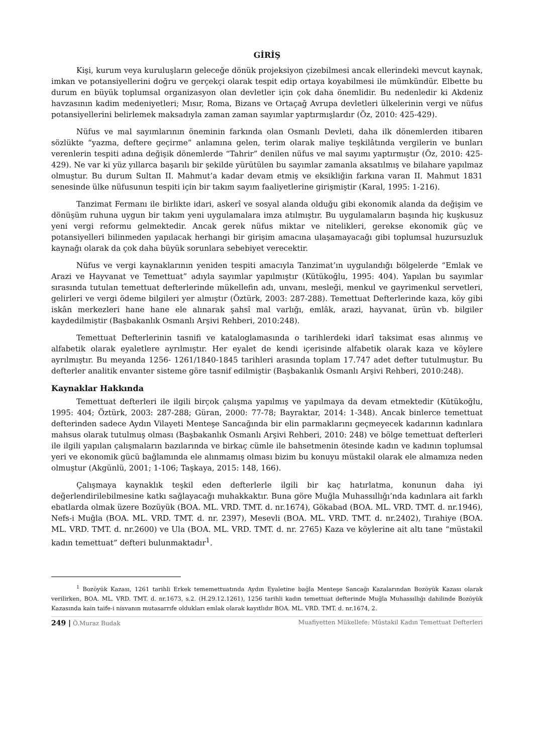GİRİŞ
Kişi, kurum veya kuruluşların geleceğe dönük projeksiyon çizebilmesi ancak ellerindeki mevcut kaynak, imkan ve potansiyellerini doğru ve gerçekçi olarak tespit edip ortaya koyabilmesi ile mümkündür. Elbette bu durum en büyük toplumsal organizasyon olan devletler için çok daha önemlidir. Bu nedenledir ki Akdeniz havzasının kadim medeniyetleri; Mısır, Roma, Bizans ve Ortaçağ Avrupa devletleri ülkelerinin vergi ve nüfus potansiyellerini belirlemek maksadıyla zaman zaman sayımlar yaptırmışlardır (Öz, 2010: 425-429).
Nüfus ve mal sayımlarının öneminin farkında olan Osmanlı Devleti, daha ilk dönemlerden itibaren sözlükte “yazma, deftere geçirme” anlamına gelen, terim olarak maliye teşkilâtında vergilerin ve bunları verenlerin tespiti adına değişik dönemlerde “Tahrir” denilen nüfus ve mal sayımı yaptırmıştır (Öz, 2010: 425-429). Ne var ki yüz yıllarca başarılı bir şekilde yürütülen bu sayımlar zamanla aksatılmış ve bilahare yapılmaz olmuştur. Bu durum Sultan II. Mahmut’a kadar devam etmiş ve eksikliğin farkına varan II. Mahmut 1831 senesinde ülke nüfusunun tespiti için bir takım sayım faaliyetlerine girişmiştir (Karal, 1995: 1-216).
Tanzimat Fermanı ile birlikte idari, askerî ve sosyal alanda olduğu gibi ekonomik alanda da değişim ve dönüşüm ruhuna uygun bir takım yeni uygulamalara imza atılmıştır. Bu uygulamaların başında hiç kuşkusuz yeni vergi reformu gelmektedir. Ancak gerek nüfus miktar ve nitelikleri, gerekse ekonomik güç ve potansiyelleri bilinmeden yapılacak herhangi bir girişim amacına ulaşamayacağı gibi toplumsal huzursuzluk kaynağı olarak da çok daha büyük sorunlara sebebiyet verecektir.
Nüfus ve vergi kaynaklarının yeniden tespiti amacıyla Tanzimat’ın uygulandığı bölgelerde “Emlak ve Arazi ve Hayvanat ve Temettuat” adıyla sayımlar yapılmıştır (Kütükoğlu, 1995: 404). Yapılan bu sayımlar sırasında tutulan temettuat defterlerinde mükellefin adı, unvanı, mesleği, menkul ve gayrimenkul servetleri, gelirleri ve vergi ödeme bilgileri yer almıştır (Öztürk, 2003: 287-288). Temettuat Defterlerinde kaza, köy gibi iskân merkezleri hane hane ele alınarak şahsî mal varlığı, emlâk, arazi, hayvanat, ürün vb. bilgiler kaydedilmiştir (Başbakanlık Osmanlı Arşivi Rehberi, 2010:248).
Temettuat Defterlerinin tasnifi ve kataloglamasında o tarihlerdeki idarî taksimat esas alınmış ve alfabetik olarak eyaletlere ayrılmıştır. Her eyalet de kendi içerisinde alfabetik olarak kaza ve köylere ayrılmıştır. Bu meyanda 1256- 1261/1840-1845 tarihleri arasında toplam 17.747 adet defter tutulmuştur. Bu defterler analitik envanter sisteme göre tasnif edilmiştir (Başbakanlık Osmanlı Arşivi Rehberi, 2010:248).
Kaynaklar Hakkında
Temettuat defterleri ile ilgili birçok çalışma yapılmış ve yapılmaya da devam etmektedir (Kütükoğlu, 1995: 404; Öztürk, 2003: 287-288; Güran, 2000: 77-78; Bayraktar, 2014: 1-348). Ancak binlerce temettuat defterinden sadece Aydın Vilayeti Menteşe Sancağında bir elin parmaklarını geçmeyecek kadarının kadınlara mahsus olarak tutulmuş olması (Başbakanlık Osmanlı Arşivi Rehberi, 2010: 248) ve bölge temettuat defterleri ile ilgili yapılan çalışmaların bazılarında ve birkaç cümle ile bahsetmenin ötesinde kadın ve kadının toplumsal yeri ve ekonomik gücü bağlamında ele alınmamış olması bizim bu konuyu müstakil olarak ele almamıza neden olmuştur (Akgünlü, 2001; 1-106; Taşkaya, 2015: 148, 166).
Çalışmaya kaynaklık teşkil eden defterlerle ilgili bir kaç hatırlatma, konunun daha iyi değerlendirilebilmesine katkı sağlayacağı muhakkaktır. Buna göre Muğla Muhassıllığı’nda kadınlara ait farklı ebatlarda olmak üzere Bozüyük (BOA. ML. VRD. TMT. d. nr.1674), Gökabad (BOA. ML. VRD. TMT. d. nr.1946), Nefs-i Muğla (BOA. ML. VRD. TMT. d. nr. 2397), Mesevli (BOA. ML. VRD. TMT. d. nr.2402), Tırahiye (BOA. ML. VRD. TMT. d. nr.2600) ve Ula (BOA. ML. VRD. TMT. d. nr. 2765) Kaza ve köylerine ait altı tane “müstakil kadın temettuat” defteri bulunmaktadır<sup>1</sup>.
<sup>1</sup> Bozöyük Kazası, 1261 tarihli Erkek tememettuatında Aydın Eyaletine bağla Menteşe Sancağı Kazalarından Bozöyük Kazası olarak verilirken, BOA. ML. VRD. TMT. d. nr.1673, s.2. (H.29.12.1261), 1256 tarihli kadın temettuat defterinde Muğla Muhassıllığı dahilinde Bozöyük Kazasında kain taife-i nisvanın mutasarrıfe oldukları emlak olarak kayıtlıdır BOA. ML. VRD. TMT. d. nr.1674, 2.
249 | Ö.Muraz Budak Muafiyetten Mükellefe: Müstakil Kadın Temettuat Defterleri